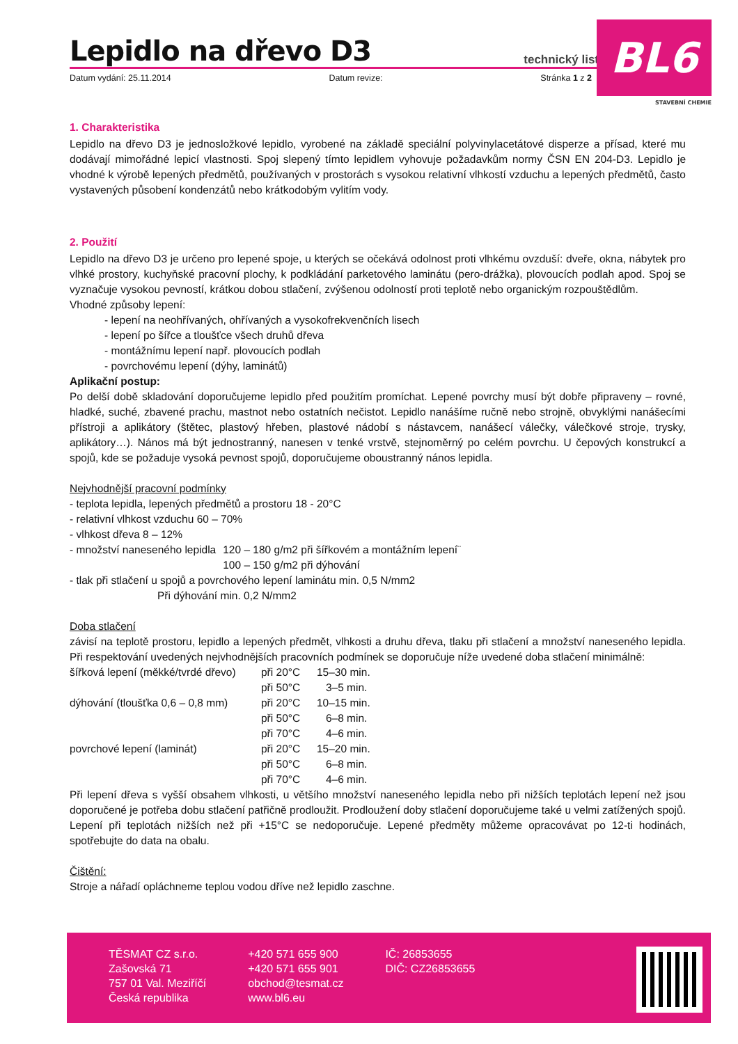BL6
STAVEBNÍ CHEMIE
Lepidlo na dřevo D3
technický list
Datum vydání: 25.11.2014 Datum revize: Stránka 1 z 2
1. Charakteristika
Lepidlo na dřevo D3 je jednosložkové lepidlo, vyrobené na základě speciální polyvinylacetátové disperze a přísad, které mu dodávají mimořádné lepicí vlastnosti. Spoj slepený tímto lepidlem vyhovuje požadavkům normy ČSN EN 204-D3. Lepidlo je vhodné k výrobě lepených předmětů, používaných v prostorách s vysokou relativní vlhkostí vzduchu a lepených předmětů, často vystavených působení kondenzátů nebo krátkodobým vylitím vody.
2. Použití
Lepidlo na dřevo D3 je určeno pro lepené spoje, u kterých se očekává odolnost proti vlhkému ovzduší: dveře, okna, nábytek pro vlhké prostory, kuchyňské pracovní plochy, k podkládání parketového laminátu (pero-drážka), plovoucích podlah apod. Spoj se vyznačuje vysokou pevností, krátkou dobou stlačení, zvýšenou odolností proti teplotě nebo organickým rozpouštědlům.
Vhodné způsoby lepení:
- lepení na neohřívaných, ohřívaných a vysokofrekvenčních lisech
- lepení po šířce a tloušťce všech druhů dřeva
- montážnímu lepení např. plovoucích podlah
- povrchovému lepení (dýhy, laminátů)
Aplikační postup:
Po delší době skladování doporučujeme lepidlo před použitím promíchat. Lepené povrchy musí být dobře připraveny – rovné, hladké, suché, zbavené prachu, mastnot nebo ostatních nečistot. Lepidlo nanášíme ručně nebo strojně, obvyklými nanášecími přístroji a aplikátory (štětec, plastový hřeben, plastové nádobí s nástavcem, nanášecí válečky, válečkové stroje, trysky, aplikátory…). Nános má být jednostranný, nanesen v tenké vrstvě, stejnoměrný po celém povrchu. U čepových konstrukcí a spojů, kde se požaduje vysoká pevnost spojů, doporučujeme oboustranný nános lepidla.
Nejvhodnější pracovní podmínky
- teplota lepidla, lepených předmětů a prostoru 18 - 20°C
- relativní vlhkost vzduchu 60 – 70%
- vlhkost dřeva 8 – 12%
| - množství naneseného lepidla | 120 – 180 g/m2 při šířkovém a montážním lepení¨ |
| | 100 – 150 g/m2 při dýhování |
- tlak při stlačení u spojů a povrchového lepení laminátu min. 0,5 N/mm2
Při dýhování min. 0,2 N/mm2
Doba stlačení
závisí na teplotě prostoru, lepidlo a lepených předmět, vlhkosti a druhu dřeva, tlaku při stlačení a množství naneseného lepidla. Při respektování uvedených nejvhodnějších pracovních podmínek se doporučuje níže uvedené doba stlačení minimálně:
| šířková lepení (měkké/tvrdé dřevo) | při 20°C | 15–30 min. |
| | při 50°C | 3–5 min. |
| dýhování (tloušťka 0,6 – 0,8 mm) | při 20°C | 10–15 min. |
| | při 50°C | 6–8 min. |
| | při 70°C | 4–6 min. |
| povrchové lepení (laminát) | při 20°C | 15–20 min. |
| | při 50°C | 6–8 min. |
| | při 70°C | 4–6 min. |
Při lepení dřeva s vyšší obsahem vlhkosti, u většího množství naneseného lepidla nebo při nižších teplotách lepení než jsou doporučené je potřeba dobu stlačení patřičně prodloužit. Prodloužení doby stlačení doporučujeme také u velmi zatížených spojů. Lepení při teplotách nižších než při +15°C se nedoporučuje. Lepené předměty můžeme opracovávat po 12-ti hodinách, spotřebujte do data na obalu.
Čištění:
Stroje a nářadí opláchneme teplou vodou dříve než lepidlo zaschne.
TĚSMAT CZ s.r.o.
Zašovská 71
757 01 Val. Meziříčí
Česká republika
+420 571 655 900
+420 571 655 901
obchod@tesmat.cz
www.bl6.eu
IČ: 26853655
DIČ: CZ26853655